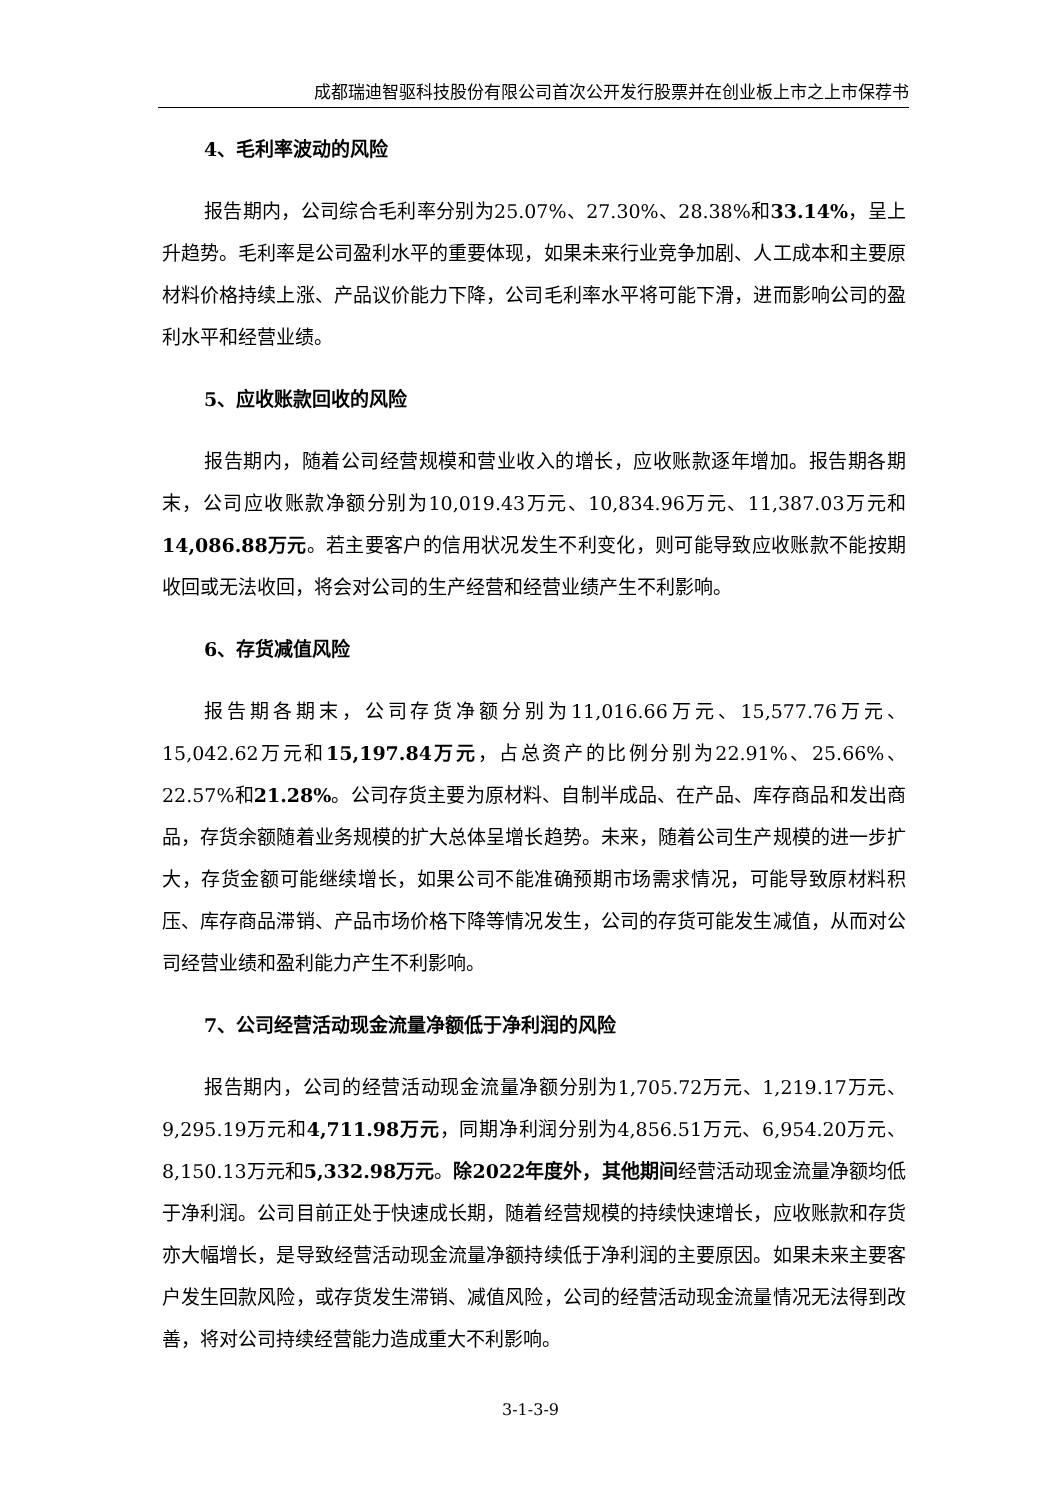成都瑞迪智驱科技股份有限公司首次公开发行股票并在创业板上市之上市保荐书
4、毛利率波动的风险
报告期内，公司综合毛利率分别为25.07%、27.30%、28.38%和33.14%，呈上升趋势。毛利率是公司盈利水平的重要体现，如果未来行业竞争加剧、人工成本和主要原材料价格持续上涨、产品议价能力下降，公司毛利率水平将可能下滑，进而影响公司的盈利水平和经营业绩。
5、应收账款回收的风险
报告期内，随着公司经营规模和营业收入的增长，应收账款逐年增加。报告期各期末，公司应收账款净额分别为10,019.43万元、10,834.96万元、11,387.03万元和14,086.88万元。若主要客户的信用状况发生不利变化，则可能导致应收账款不能按期收回或无法收回，将会对公司的生产经营和经营业绩产生不利影响。
6、存货减值风险
报告期各期末，公司存货净额分别为11,016.66万元、15,577.76万元、15,042.62万元和15,197.84万元，占总资产的比例分别为22.91%、25.66%、22.57%和21.28%。公司存货主要为原材料、自制半成品、在产品、库存商品和发出商品，存货余额随着业务规模的扩大总体呈增长趋势。未来，随着公司生产规模的进一步扩大，存货金额可能继续增长，如果公司不能准确预期市场需求情况，可能导致原材料积压、库存商品滞销、产品市场价格下降等情况发生，公司的存货可能发生减值，从而对公司经营业绩和盈利能力产生不利影响。
7、公司经营活动现金流量净额低于净利润的风险
报告期内，公司的经营活动现金流量净额分别为1,705.72万元、1,219.17万元、9,295.19万元和4,711.98万元，同期净利润分别为4,856.51万元、6,954.20万元、8,150.13万元和5,332.98万元。除2022年度外，其他期间经营活动现金流量净额均低于净利润。公司目前正处于快速成长期，随着经营规模的持续快速增长，应收账款和存货亦大幅增长，是导致经营活动现金流量净额持续低于净利润的主要原因。如果未来主要客户发生回款风险，或存货发生滞销、减值风险，公司的经营活动现金流量情况无法得到改善，将对公司持续经营能力造成重大不利影响。
3-1-3-9